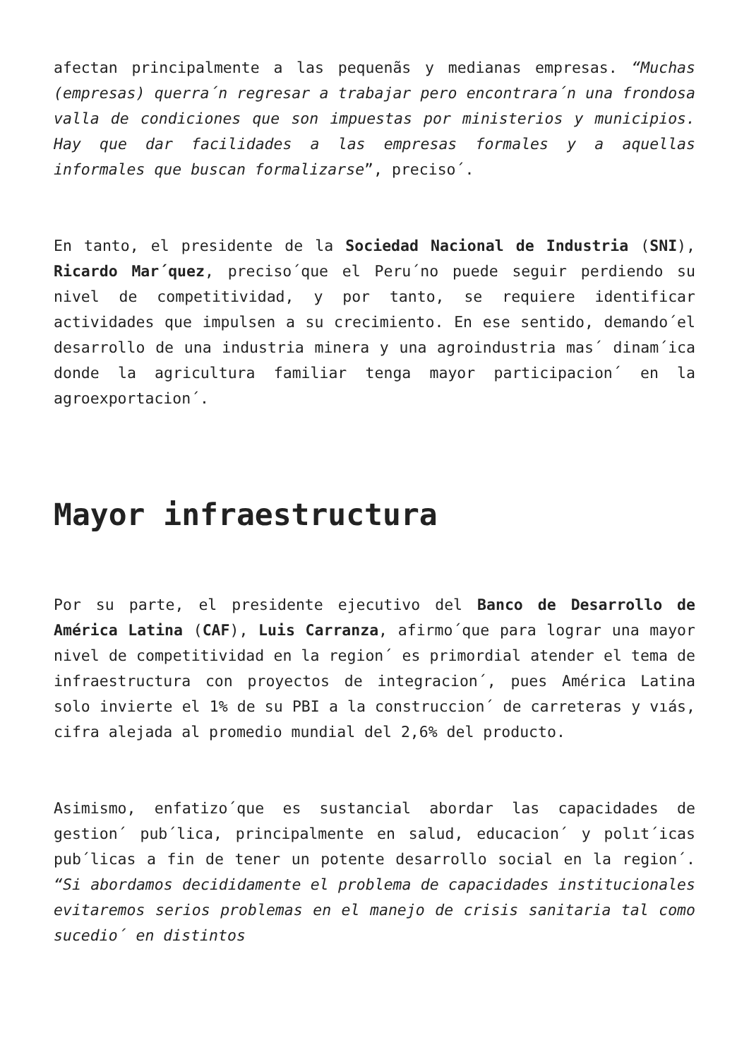afectan principalmente a las pequenãs y medianas empresas. “Muchas (empresas) querra´n regresar a trabajar pero encontrara´n una frondosa valla de condiciones que son impuestas por ministerios y municipios. Hay que dar facilidades a las empresas formales y a aquellas informales que buscan formalizarse”, preciso´.
En tanto, el presidente de la Sociedad Nacional de Industria (SNI), Ricardo Mar´quez, preciso´que el Peru´no puede seguir perdiendo su nivel de competitividad, y por tanto, se requiere identificar actividades que impulsen a su crecimiento. En ese sentido, demando´el desarrollo de una industria minera y una agroindustria mas´ dinam´ica donde la agricultura familiar tenga mayor participacion´ en la agroexportacion´.
Mayor infraestructura
Por su parte, el presidente ejecutivo del Banco de Desarrollo de América Latina (CAF), Luis Carranza, afirmo´que para lograr una mayor nivel de competitividad en la region´ es primordial atender el tema de infraestructura con proyectos de integracion´, pues América Latina solo invierte el 1% de su PBI a la construccion´ de carreteras y vıás, cifra alejada al promedio mundial del 2,6% del producto.
Asimismo, enfatizo´que es sustancial abordar las capacidades de gestion´ pub´lica, principalmente en salud, educacion´ y polıt´icas pub´licas a fin de tener un potente desarrollo social en la region´. “Si abordamos decididamente el problema de capacidades institucionales evitaremos serios problemas en el manejo de crisis sanitaria tal como sucedio´ en distintos